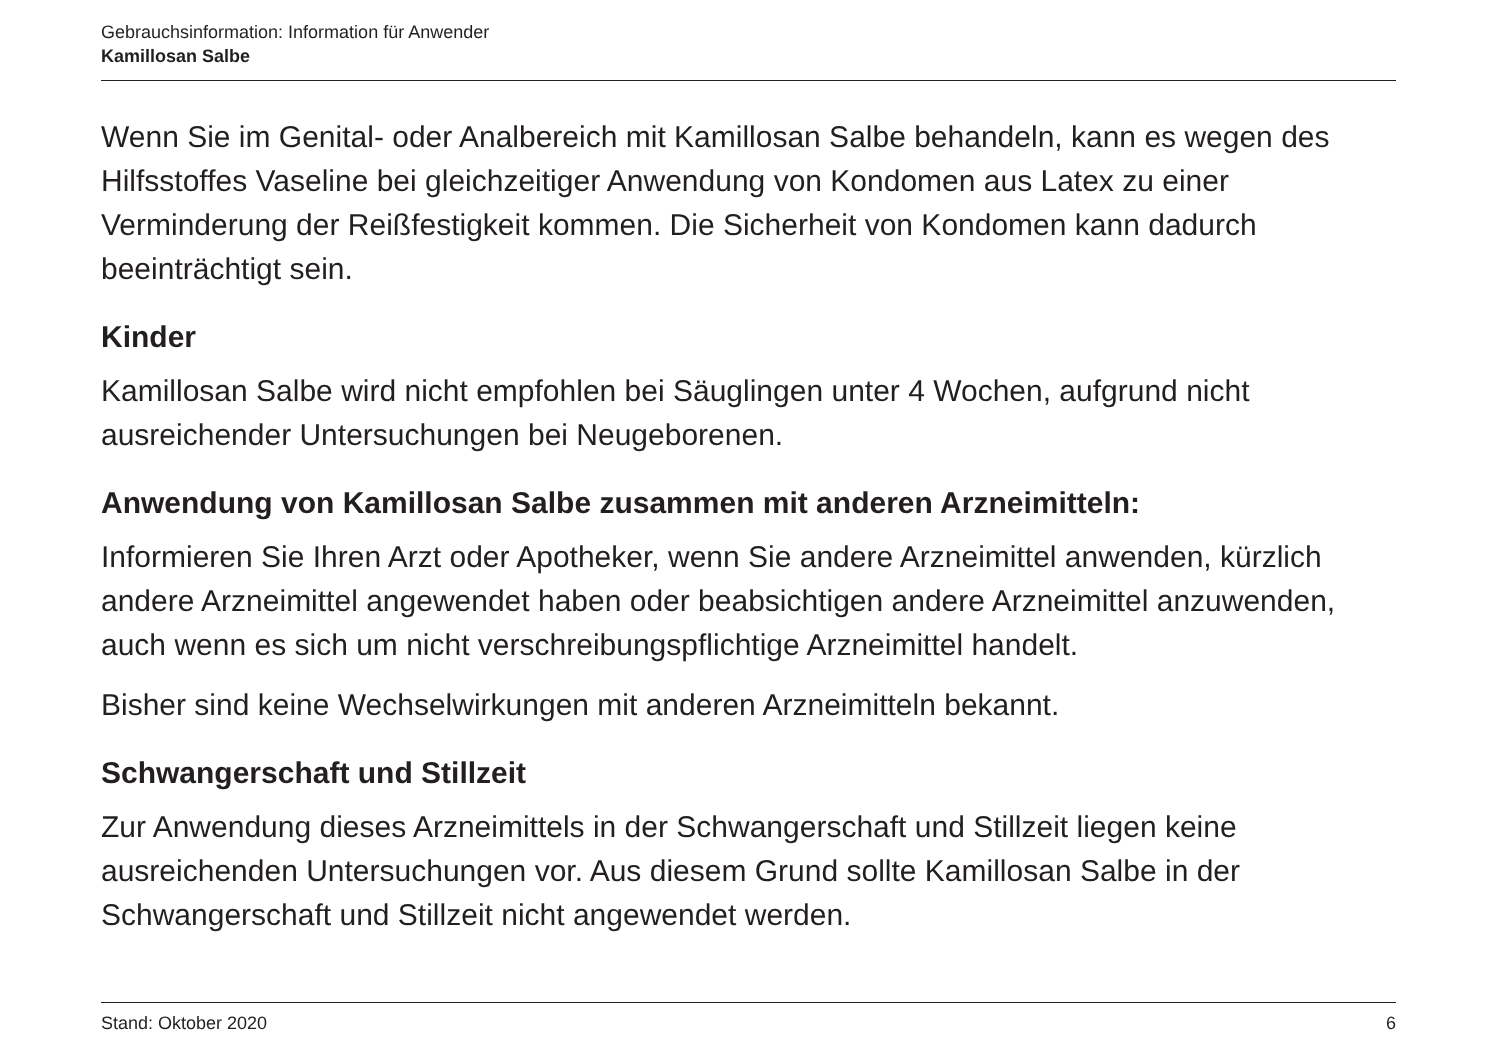Gebrauchsinformation: Information für Anwender
Kamillosan Salbe
Wenn Sie im Genital- oder Analbereich mit Kamillosan Salbe behandeln, kann es wegen des Hilfsstoffes Vaseline bei gleichzeitiger Anwendung von Kondomen aus Latex zu einer Verminderung der Reißfestigkeit kommen. Die Sicherheit von Kondomen kann dadurch beeinträchtigt sein.
Kinder
Kamillosan Salbe wird nicht empfohlen bei Säuglingen unter 4 Wochen, aufgrund nicht ausreichender Untersuchungen bei Neugeborenen.
Anwendung von Kamillosan Salbe zusammen mit anderen Arzneimitteln:
Informieren Sie Ihren Arzt oder Apotheker, wenn Sie andere Arzneimittel anwenden, kürzlich andere Arzneimittel angewendet haben oder beabsichtigen andere Arzneimittel anzuwenden, auch wenn es sich um nicht verschreibungspflichtige Arzneimittel handelt.
Bisher sind keine Wechselwirkungen mit anderen Arzneimitteln bekannt.
Schwangerschaft und Stillzeit
Zur Anwendung dieses Arzneimittels in der Schwangerschaft und Stillzeit liegen keine ausreichenden Untersuchungen vor. Aus diesem Grund sollte Kamillosan Salbe in der Schwangerschaft und Stillzeit nicht angewendet werden.
Stand: Oktober 2020 6